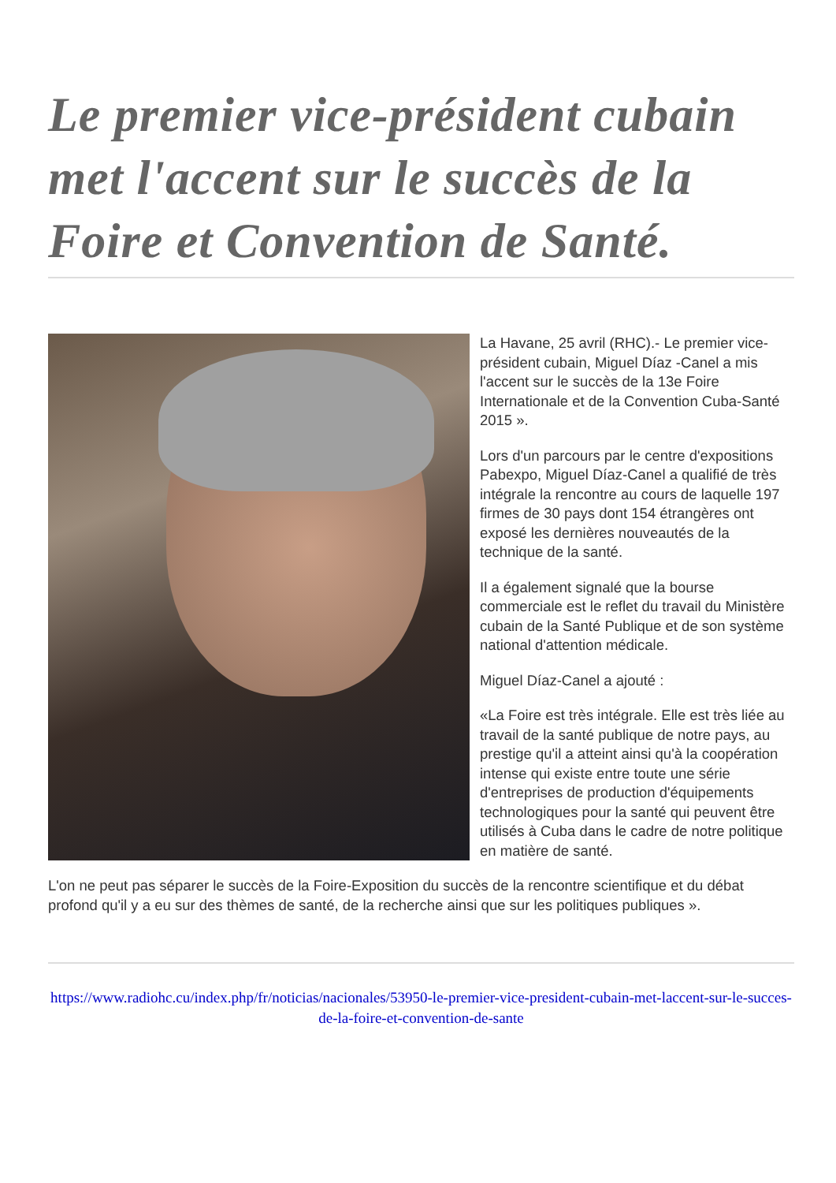Le premier vice-président cubain met l'accent sur le succès de la Foire et Convention de Santé.
La Havane, 25 avril (RHC).- Le premier vice-président cubain, Miguel Díaz -Canel a mis l'accent sur le succès de la 13e Foire Internationale et de la Convention Cuba-Santé 2015 ».
Lors d'un parcours par le centre d'expositions Pabexpo, Miguel Díaz-Canel a qualifié de très intégrale la rencontre au cours de laquelle 197 firmes de 30 pays dont 154 étrangères ont exposé les dernières nouveautés de la technique de la santé.
Il a également signalé que la bourse commerciale est le reflet du travail du Ministère cubain de la Santé Publique et de son système national d'attention médicale.
Miguel Díaz-Canel a ajouté :
«La Foire est très intégrale. Elle est très liée au travail de la santé publique de notre pays, au prestige qu'il a atteint ainsi qu'à la coopération intense qui existe entre toute une série d'entreprises de production d'équipements technologiques pour la santé qui peuvent être utilisés à Cuba dans le cadre de notre politique en matière de santé.
L'on ne peut pas séparer le succès de la Foire-Exposition du succès de la rencontre scientifique et du débat profond qu'il y a eu sur des thèmes de santé, de la recherche ainsi que sur les politiques publiques ».
https://www.radiohc.cu/index.php/fr/noticias/nacionales/53950-le-premier-vice-president-cubain-met-laccent-sur-le-succes-de-la-foire-et-convention-de-sante